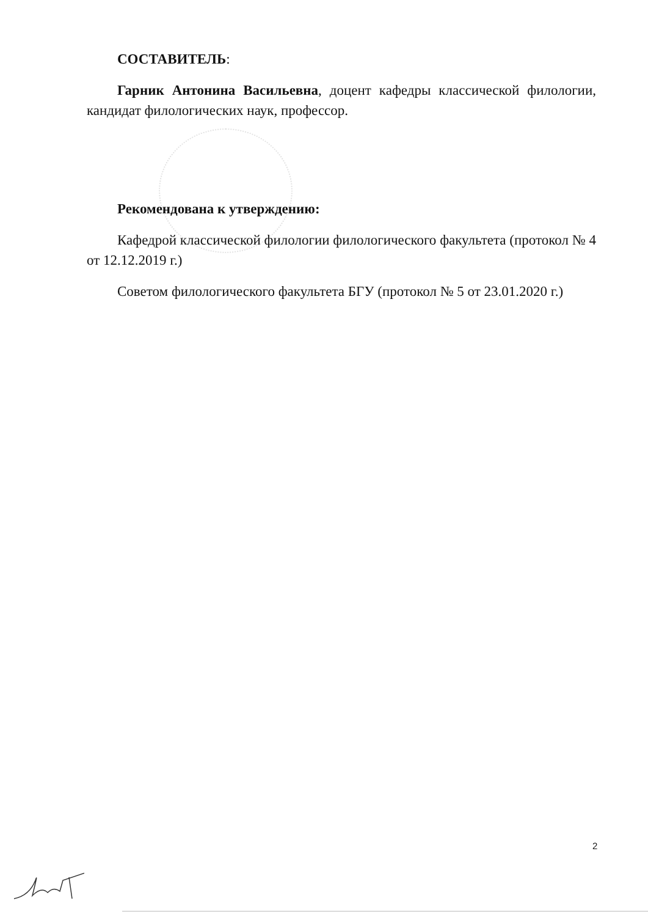СОСТАВИТЕЛЬ:
Гарник Антонина Васильевна, доцент кафедры классической филологии, кандидат филологических наук, профессор.
Рекомендована к утверждению:
Кафедрой классической филологии филологического факультета (протокол № 4 от 12.12.2019 г.)
Советом филологического факультета БГУ (протокол № 5 от 23.01.2020 г.)
2